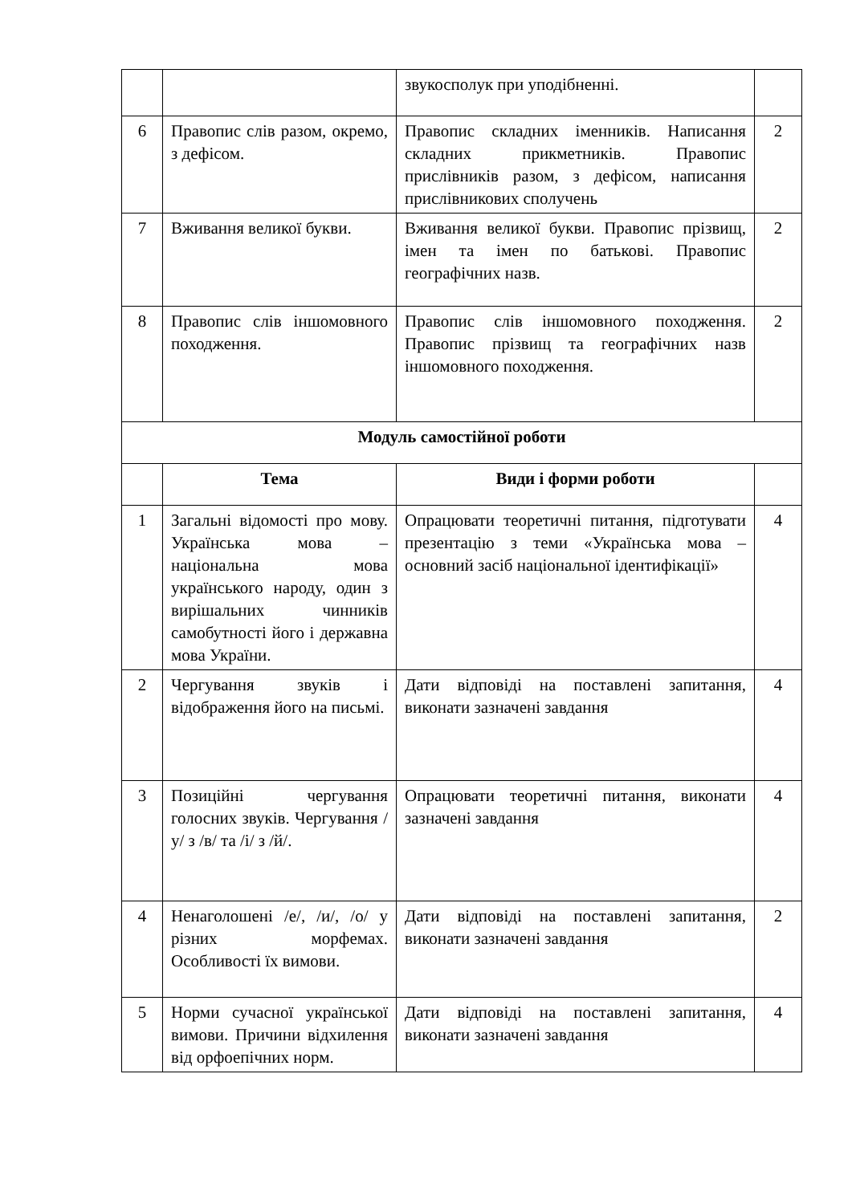| | | звукосполук при уподібненні. | |
| 6 | Правопис слів разом, окремо, з дефісом. | Правопис складних іменників. Написання складних прикметників. Правопис прислівників разом, з дефісом, написання прислівникових сполучень | 2 |
| 7 | Вживання великої букви. | Вживання великої букви. Правопис прізвищ, імен та імен по батькові. Правопис географічних назв. | 2 |
| 8 | Правопис слів іншомовного походження. | Правопис слів іншомовного походження. Правопис прізвищ та географічних назв іншомовного походження. | 2 |
| Модуль самостійної роботи | | | |
| | Тема | Види і форми роботи | |
| 1 | Загальні відомості про мову. Українська мова – національна мова українського народу, один з вирішальних чинників самобутності його і державна мова України. | Опрацювати теоретичні питання, підготувати презентацію з теми «Українська мова – основний засіб національної ідентифікації» | 4 |
| 2 | Чергування звуків і відображення його на письмі. | Дати відповіді на поставлені запитання, виконати зазначені завдання | 4 |
| 3 | Позиційні чергування голосних звуків. Чергування /у/ з /в/ та /і/ з /й/. | Опрацювати теоретичні питання, виконати зазначені завдання | 4 |
| 4 | Ненаголошені /е/, /и/, /о/ у різних морфемах. Особливості їх вимови. | Дати відповіді на поставлені запитання, виконати зазначені завдання | 2 |
| 5 | Норми сучасної української вимови. Причини відхилення від орфоепічних норм. | Дати відповіді на поставлені запитання, виконати зазначені завдання | 4 |